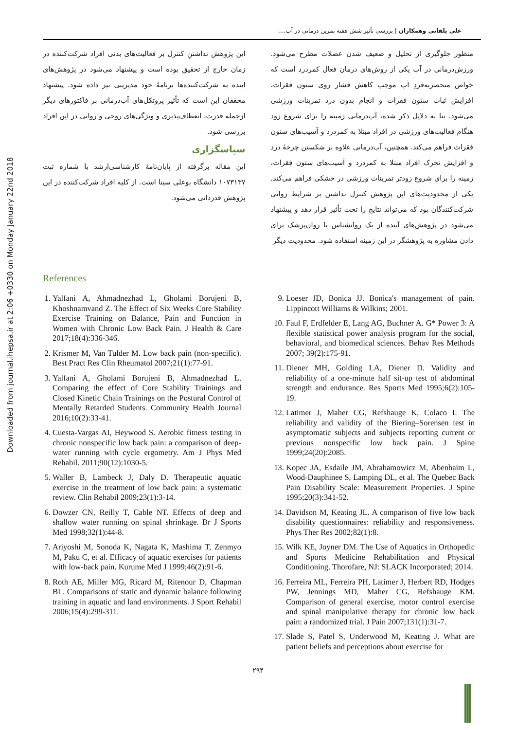Downloaded from journal.ihepsa.ir at 2:06 +0330 on Monday January 22nd 2018
علی یلفانی وهمکاران | بررسی تأثیر شش هفته تمرین درمانی در آب....
منظور جلوگیری از تحلیل و ضعیف شدن عضلات مطرح می‌شود. ورزش‌درمانی در آب یکی از روش‌های درمان فعال کمردرد است که خواص منحصربه‌فردِ آب موجب کاهش فشار روی ستون فقرات، افزایش ثبات ستون فقرات و انجام بدون درد تمرینات ورزشی می‌شود. بنا به دلایل ذکر شده، آب‌درمانی زمینه را برای شروع زود هنگام فعالیت‌های ورزشی در افراد مبتلا به کمردرد و آسیب‌های ستون فقرات فراهم می‌کند. همچنین، آب‌درمانی علاوه بر شکستن چرخهٔ درد و افزایش تحرک افراد مبتلا به کمردرد و آسیب‌های ستون فقرات، زمینه را برای شروع زودتر تمرینات ورزشی در خشکی فراهم می‌کند. یکی از محدودیت‌های این پژوهش کنترل نداشتن بر شرایط روانی شرکت‌کنندگان بود که می‌تواند نتایج را تحت تأثیر قرار دهد و پیشنهاد می‌شود در پژوهش‌های آینده از یک روانشناس یا روان‌پزشک برای دادن مشاوره به پژوهشگر در این زمینه استفاده شود. محدودیت دیگر
این پژوهش نداشتنِ کنترل بر فعالیت‌های بدنی افراد شرکت‌کننده در زمان خارج از تحقیق بوده است و پیشنهاد می‌شود در پژوهش‌های آینده به شرکت‌کننده‌ها برنامهٔ خود مدیریتی نیز داده شود. پیشنهاد محققان این است که تأثیر پروتکل‌های آب‌درمانی بر فاکتورهای دیگر ازجمله قدرت، انعطاف‌پذیری و ویژگی‌های روحی و روانی در این افراد بررسی شود.
سپاسگزاری
این مقاله برگرفته از پایان‌نامهٔ کارشناسی‌ارشد با شماره ثبت ۱۰۷۳۱۳۷ دانشگاه بوعلی سینا است. از کلیه افراد شرکت‌کننده در این پژوهش قدردانی می‌شود.
References
1. Yalfani A, Ahmadnezhad L, Gholami Borujeni B, Khoshnamvand Z. The Effect of Six Weeks Core Stability Exercise Training on Balance, Pain and Function in Women with Chronic Low Back Pain. J Health & Care 2017;18(4):336-346.
2. Krismer M, Van Tulder M. Low back pain (non-specific). Best Pract Res Clin Rheumatol 2007;21(1):77-91.
3. Yalfani A, Gholami Borujeni B, Ahmadnezhad L. Comparing the effect of Core Stability Trainings and Closed Kinetic Chain Trainings on the Postural Control of Mentally Retarded Students. Community Health Journal 2016;10(2):33-41.
4. Cuesta-Vargas AI, Heywood S. Aerobic fitness testing in chronic nonspecific low back pain: a comparison of deep-water running with cycle ergometry. Am J Phys Med Rehabil. 2011;90(12):1030-5.
5. Waller B, Lambeck J, Daly D. Therapeutic aquatic exercise in the treatment of low back pain: a systematic review. Clin Rehabil 2009;23(1):3-14.
6. Dowzer CN, Reilly T, Cable NT. Effects of deep and shallow water running on spinal shrinkage. Br J Sports Med 1998;32(1):44-8.
7. Ariyoshi M, Sonoda K, Nagata K, Mashima T, Zenmyo M, Paku C, et al. Efficacy of aquatic exercises for patients with low-back pain. Kurume Med J 1999;46(2):91-6.
8. Roth AE, Miller MG, Ricard M, Ritenour D, Chapman BL. Comparisons of static and dynamic balance following training in aquatic and land environments. J Sport Rehabil 2006;15(4):299-311.
9. Loeser JD, Bonica JJ. Bonica's management of pain. Lippincott Williams & Wilkins; 2001.
10. Faul F, Erdfelder E, Lang AG, Buchner A. G* Power 3: A flexible statistical power analysis program for the social, behavioral, and biomedical sciences. Behav Res Methods 2007; 39(2):175-91.
11. Diener MH, Golding LA, Diener D. Validity and reliability of a one-minute half sit-up test of abdominal strength and endurance. Res Sports Med 1995;6(2):105-19.
12. Latimer J, Maher CG, Refshauge K, Colaco I. The reliability and validity of the Biering–Sorensen test in asymptomatic subjects and subjects reporting current or previous nonspecific low back pain. J Spine 1999;24(20):2085.
13. Kopec JA, Esdaile JM, Abrahamowicz M, Abenhaim L, Wood-Dauphinee S, Lamping DL, et al. The Quebec Back Pain Disability Scale: Measurement Properties. J Spine 1995;20(3):341-52.
14. Davidson M, Keating JL. A comparison of five low back disability questionnaires: reliability and responsiveness. Phys Ther Res 2002;82(1):8.
15. Wilk KE, Joyner DM. The Use of Aquatics in Orthopedic and Sports Medicine Rehabilitation and Physical Conditioning. Thorofare, NJ: SLACK Incorporated; 2014.
16. Ferreira ML, Ferreira PH, Latimer J, Herbert RD, Hodges PW, Jennings MD, Maher CG, Refshauge KM. Comparison of general exercise, motor control exercise and spinal manipulative therapy for chronic low back pain: a randomized trial. J Pain 2007;131(1):31-7.
17. Slade S, Patel S, Underwood M, Keating J. What are patient beliefs and perceptions about exercise for
۲۹۴